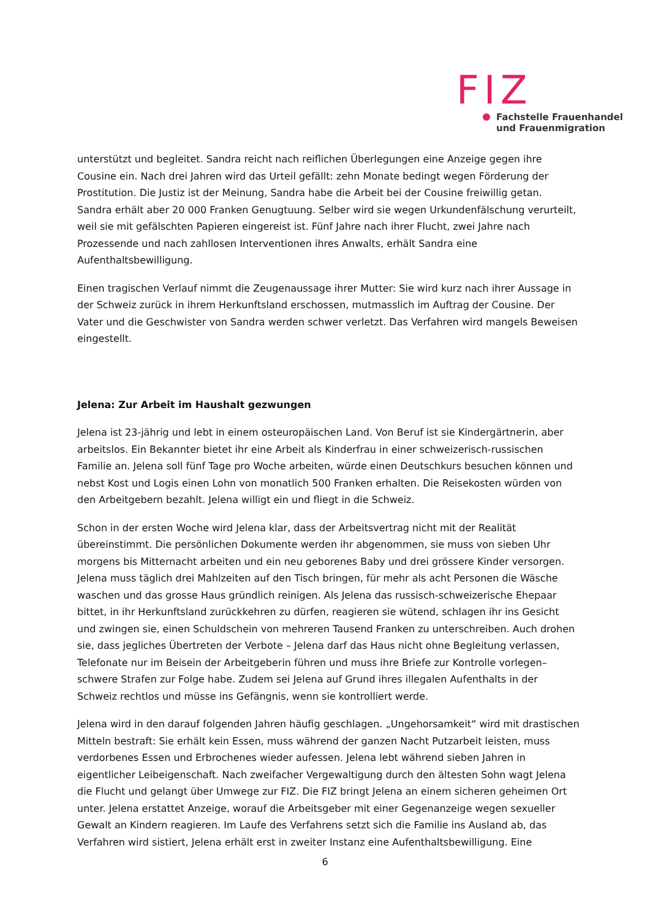FIZ
Fachstelle Frauenhandel
und Frauenmigration
unterstützt und begleitet. Sandra reicht nach reiflichen Überlegungen eine Anzeige gegen ihre Cousine ein. Nach drei Jahren wird das Urteil gefällt: zehn Monate bedingt wegen Förderung der Prostitution. Die Justiz ist der Meinung, Sandra habe die Arbeit bei der Cousine freiwillig getan. Sandra erhält aber 20 000 Franken Genugtuung. Selber wird sie wegen Urkundenfälschung verurteilt, weil sie mit gefälschten Papieren eingereist ist. Fünf Jahre nach ihrer Flucht, zwei Jahre nach Prozessende und nach zahllosen Interventionen ihres Anwalts, erhält Sandra eine Aufenthaltsbewilligung.
Einen tragischen Verlauf nimmt die Zeugenaussage ihrer Mutter: Sie wird kurz nach ihrer Aussage in der Schweiz zurück in ihrem Herkunftsland erschossen, mutmasslich im Auftrag der Cousine. Der Vater und die Geschwister von Sandra werden schwer verletzt. Das Verfahren wird mangels Beweisen eingestellt.
Jelena: Zur Arbeit im Haushalt gezwungen
Jelena ist 23-jährig und lebt in einem osteuropäischen Land. Von Beruf ist sie Kindergärtnerin, aber arbeitslos. Ein Bekannter bietet ihr eine Arbeit als Kinderfrau in einer schweizerisch-russischen Familie an. Jelena soll fünf Tage pro Woche arbeiten, würde einen Deutschkurs besuchen können und nebst Kost und Logis einen Lohn von monatlich 500 Franken erhalten. Die Reisekosten würden von den Arbeitgebern bezahlt. Jelena willigt ein und fliegt in die Schweiz.
Schon in der ersten Woche wird Jelena klar, dass der Arbeitsvertrag nicht mit der Realität übereinstimmt. Die persönlichen Dokumente werden ihr abgenommen, sie muss von sieben Uhr morgens bis Mitternacht arbeiten und ein neu geborenes Baby und drei grössere Kinder versorgen. Jelena muss täglich drei Mahlzeiten auf den Tisch bringen, für mehr als acht Personen die Wäsche waschen und das grosse Haus gründlich reinigen. Als Jelena das russisch-schweizerische Ehepaar bittet, in ihr Herkunftsland zurückkehren zu dürfen, reagieren sie wütend, schlagen ihr ins Gesicht und zwingen sie, einen Schuldschein von mehreren Tausend Franken zu unterschreiben. Auch drohen sie, dass jegliches Übertreten der Verbote – Jelena darf das Haus nicht ohne Begleitung verlassen, Telefonate nur im Beisein der Arbeitgeberin führen und muss ihre Briefe zur Kontrolle vorlegen– schwere Strafen zur Folge habe. Zudem sei Jelena auf Grund ihres illegalen Aufenthalts in der Schweiz rechtlos und müsse ins Gefängnis, wenn sie kontrolliert werde.
Jelena wird in den darauf folgenden Jahren häufig geschlagen. „Ungehorsamkeit“ wird mit drastischen Mitteln bestraft: Sie erhält kein Essen, muss während der ganzen Nacht Putzarbeit leisten, muss verdorbenes Essen und Erbrochenes wieder aufessen. Jelena lebt während sieben Jahren in eigentlicher Leibeigenschaft. Nach zweifacher Vergewaltigung durch den ältesten Sohn wagt Jelena die Flucht und gelangt über Umwege zur FIZ. Die FIZ bringt Jelena an einem sicheren geheimen Ort unter. Jelena erstattet Anzeige, worauf die Arbeitsgeber mit einer Gegenanzeige wegen sexueller Gewalt an Kindern reagieren. Im Laufe des Verfahrens setzt sich die Familie ins Ausland ab, das Verfahren wird sistiert, Jelena erhält erst in zweiter Instanz eine Aufenthaltsbewilligung. Eine
6